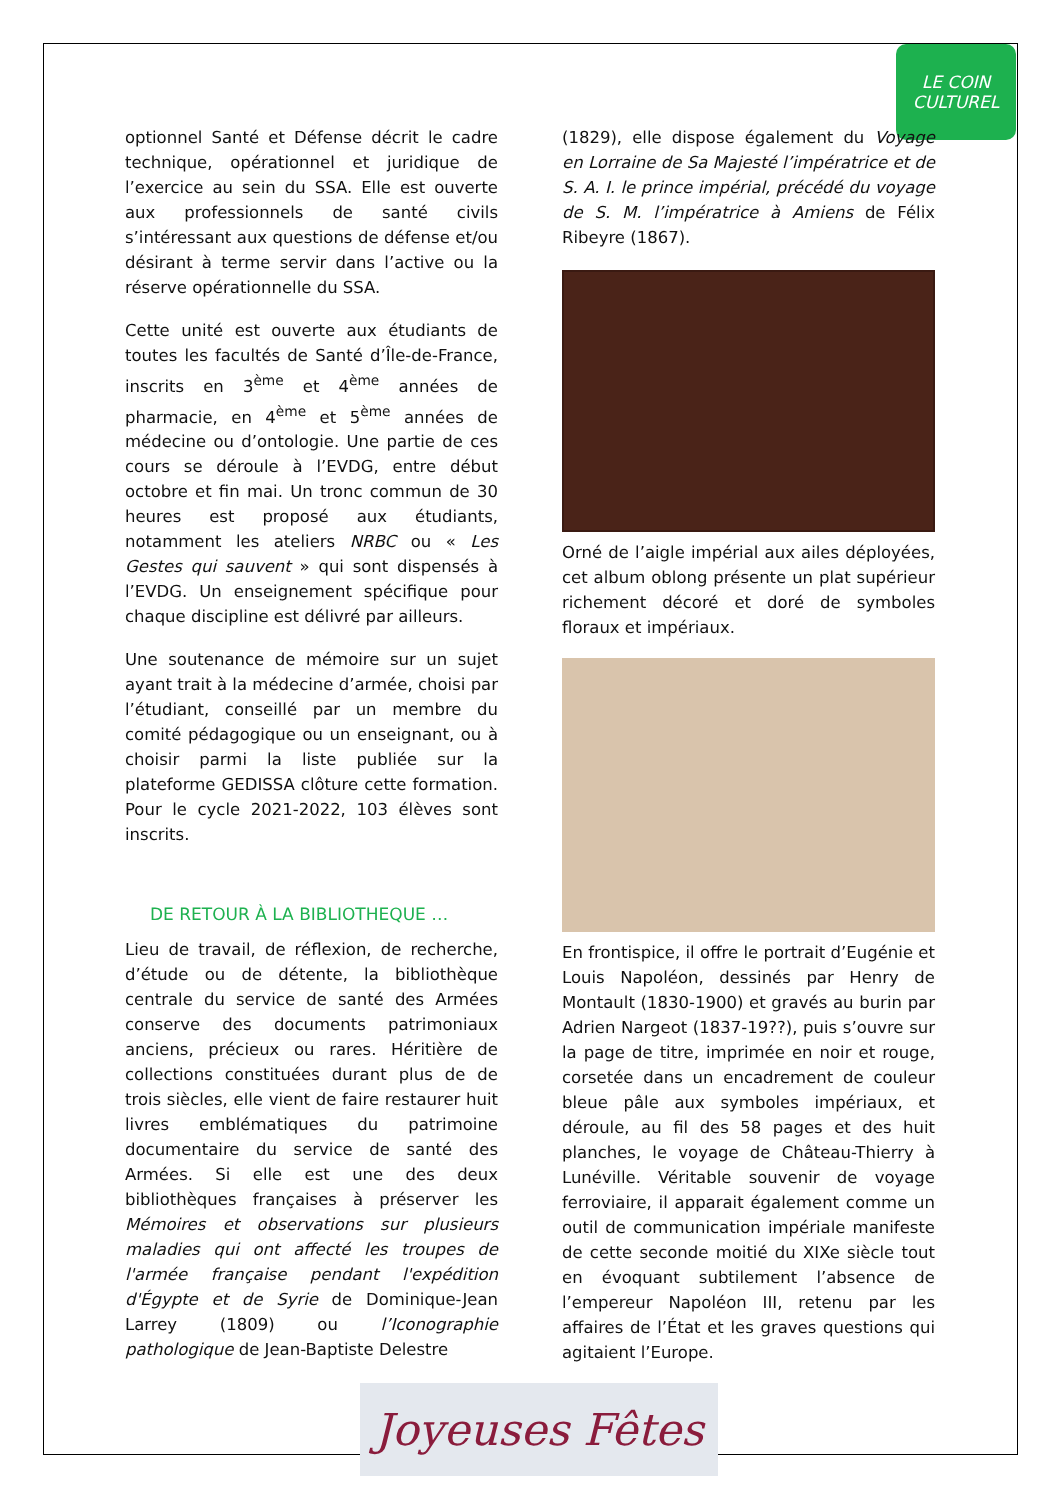LE COIN
CULTUREL
optionnel Santé et Défense décrit le cadre technique, opérationnel et juridique de l’exercice au sein du SSA. Elle est ouverte aux professionnels de santé civils s’intéressant aux questions de défense et/ou désirant à terme servir dans l’active ou la réserve opérationnelle du SSA.
Cette unité est ouverte aux étudiants de toutes les facultés de Santé d’Île-de-France, inscrits en 3<sup>ème</sup> et 4<sup>ème</sup> années de pharmacie, en 4<sup>ème</sup> et 5<sup>ème</sup> années de médecine ou d’ontologie. Une partie de ces cours se déroule à l’EVDG, entre début octobre et fin mai. Un tronc commun de 30 heures est proposé aux étudiants, notamment les ateliers NRBC ou « Les Gestes qui sauvent » qui sont dispensés à l’EVDG. Un enseignement spécifique pour chaque discipline est délivré par ailleurs.
Une soutenance de mémoire sur un sujet ayant trait à la médecine d’armée, choisi par l’étudiant, conseillé par un membre du comité pédagogique ou un enseignant, ou à choisir parmi la liste publiée sur la plateforme GEDISSA clôture cette formation. Pour le cycle 2021-2022, 103 élèves sont inscrits.
DE RETOUR À LA BIBLIOTHEQUE …
Lieu de travail, de réflexion, de recherche, d’étude ou de détente, la bibliothèque centrale du service de santé des Armées conserve des documents patrimoniaux anciens, précieux ou rares. Héritière de collections constituées durant plus de de trois siècles, elle vient de faire restaurer huit livres emblématiques du patrimoine documentaire du service de santé des Armées. Si elle est une des deux bibliothèques françaises à préserver les Mémoires et observations sur plusieurs maladies qui ont affecté les troupes de l'armée française pendant l'expédition d'Égypte et de Syrie de Dominique-Jean Larrey (1809) ou l’Iconographie pathologique de Jean-Baptiste Delestre
(1829), elle dispose également du Voyage en Lorraine de Sa Majesté l’impératrice et de S. A. I. le prince impérial, précédé du voyage de S. M. l’impératrice à Amiens de Félix Ribeyre (1867).
Orné de l’aigle impérial aux ailes déployées, cet album oblong présente un plat supérieur richement décoré et doré de symboles floraux et impériaux.
En frontispice, il offre le portrait d’Eugénie et Louis Napoléon, dessinés par Henry de Montault (1830-1900) et gravés au burin par Adrien Nargeot (1837-19??), puis s’ouvre sur la page de titre, imprimée en noir et rouge, corsetée dans un encadrement de couleur bleue pâle aux symboles impériaux, et déroule, au fil des 58 pages et des huit planches, le voyage de Château-Thierry à Lunéville. Véritable souvenir de voyage ferroviaire, il apparait également comme un outil de communication impériale manifeste de cette seconde moitié du XIXe siècle tout en évoquant subtilement l’absence de l’empereur Napoléon III, retenu par les affaires de l’État et les graves questions qui agitaient l’Europe.
Joyeuses Fêtes